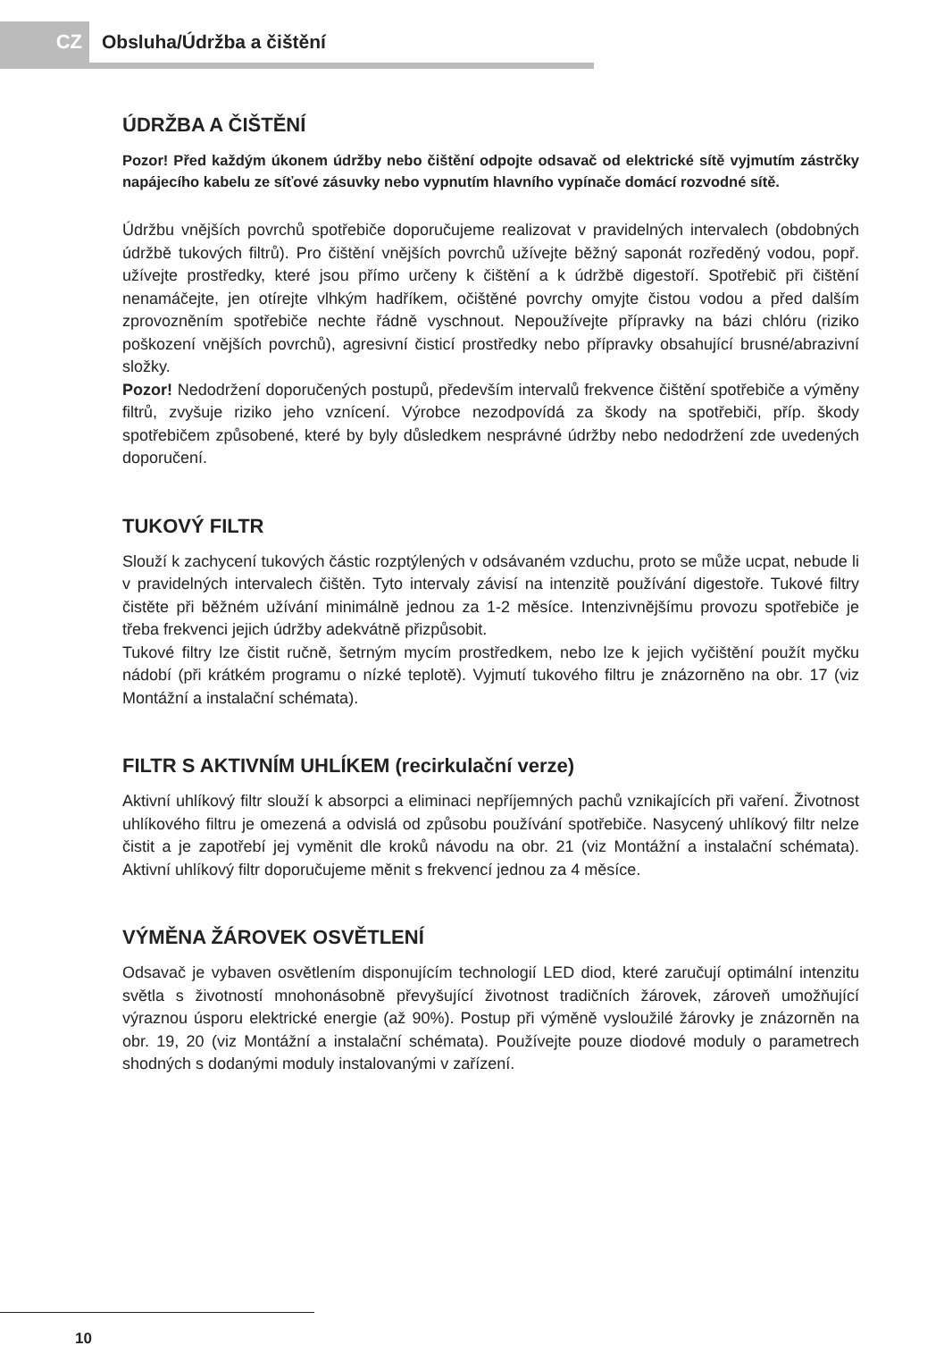CZ
Obsluha/Údržba a čištění
ÚDRŽBA A ČIŠTĚNÍ
Pozor! Před každým úkonem údržby nebo čištění odpojte odsavač od elektrické sítě vyjmutím zástrčky napájecího kabelu ze síťové zásuvky nebo vypnutím hlavního vypínače domácí rozvodné sítě.
Údržbu vnějších povrchů spotřebiče doporučujeme realizovat v pravidelných intervalech (obdobných údržbě tukových filtrů). Pro čištění vnějších povrchů užívejte běžný saponát rozředěný vodou, popř. užívejte prostředky, které jsou přímo určeny k čištění a k údržbě digestoří. Spotřebič při čištění nenamáčejte, jen otírejte vlhkým hadříkem, očištěné povrchy omyjte čistou vodou a před dalším zprovozněním spotřebiče nechte řádně vyschnout. Nepoužívejte přípravky na bázi chlóru (riziko poškození vnějších povrchů), agresivní čisticí prostředky nebo přípravky obsahující brusné/abrazivní složky.
Pozor! Nedodržení doporučených postupů, především intervalů frekvence čištění spotřebiče a výměny filtrů, zvyšuje riziko jeho vznícení. Výrobce nezodpovídá za škody na spotřebiči, příp. škody spotřebičem způsobené, které by byly důsledkem nesprávné údržby nebo nedodržení zde uvedených doporučení.
TUKOVÝ FILTR
Slouží k zachycení tukových částic rozptýlených v odsávaném vzduchu, proto se může ucpat, nebude li v pravidelných intervalech čištěn. Tyto intervaly závisí na intenzitě používání digestoře. Tukové filtry čistěte při běžném užívání minimálně jednou za 1-2 měsíce. Intenzivnějšímu provozu spotřebiče je třeba frekvenci jejich údržby adekvátně přizpůsobit.
Tukové filtry lze čistit ručně, šetrným mycím prostředkem, nebo lze k jejich vyčištění použít myčku nádobí (při krátkém programu o nízké teplotě). Vyjmutí tukového filtru je znázorněno na obr. 17 (viz Montážní a instalační schémata).
FILTR S AKTIVNÍM UHLÍKEM (recirkulační verze)
Aktivní uhlíkový filtr slouží k absorpci a eliminaci nepříjemných pachů vznikajících při vaření. Životnost uhlíkového filtru je omezená a odvislá od způsobu používání spotřebiče. Nasycený uhlíkový filtr nelze čistit a je zapotřebí jej vyměnit dle kroků návodu na obr. 21 (viz Montážní a instalační schémata). Aktivní uhlíkový filtr doporučujeme měnit s frekvencí jednou za 4 měsíce.
VÝMĚNA ŽÁROVEK OSVĚTLENÍ
Odsavač je vybaven osvětlením disponujícím technologií LED diod, které zaručují optimální intenzitu světla s životností mnohonásobně převyšující životnost tradičních žárovek, zároveň umožňující výraznou úsporu elektrické energie (až 90%). Postup při výměně vysloužilé žárovky je znázorněn na obr. 19, 20 (viz Montážní a instalační schémata). Používejte pouze diodové moduly o parametrech shodných s dodanými moduly instalovanými v zařízení.
10